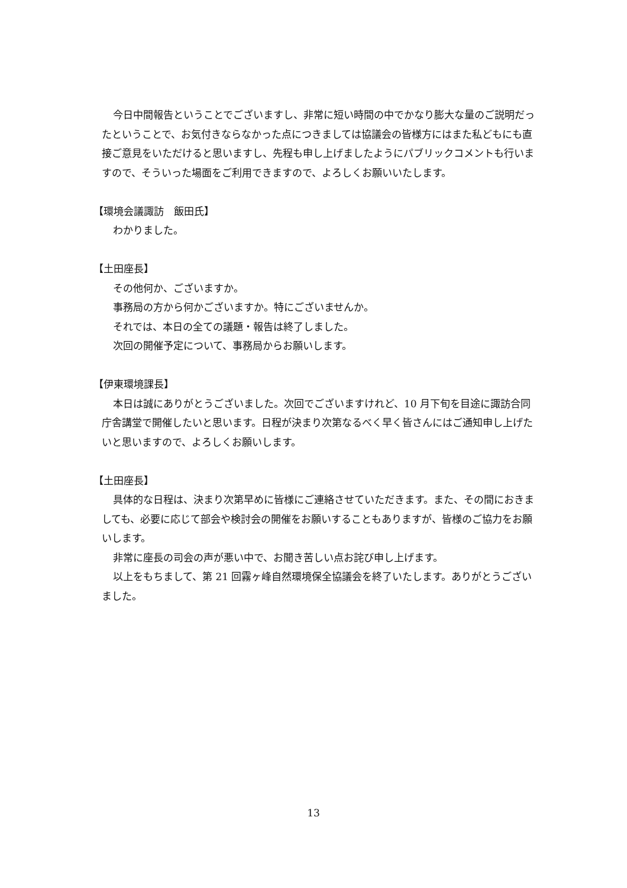今日中間報告ということでございますし、非常に短い時間の中でかなり膨大な量のご説明だったということで、お気付きならなかった点につきましては協議会の皆様方にはまた私どもにも直接ご意見をいただけると思いますし、先程も申し上げましたようにパブリックコメントも行いますので、そういった場面をご利用できますので、よろしくお願いいたします。
【環境会議諏訪　飯田氏】
わかりました。
【土田座長】
その他何か、ございますか。
事務局の方から何かございますか。特にございませんか。
それでは、本日の全ての議題・報告は終了しました。
次回の開催予定について、事務局からお願いします。
【伊東環境課長】
本日は誠にありがとうございました。次回でございますけれど、10 月下旬を目途に諏訪合同庁舎講堂で開催したいと思います。日程が決まり次第なるべく早く皆さんにはご通知申し上げたいと思いますので、よろしくお願いします。
【土田座長】
具体的な日程は、決まり次第早めに皆様にご連絡させていただきます。また、その間におきましても、必要に応じて部会や検討会の開催をお願いすることもありますが、皆様のご協力をお願いします。
非常に座長の司会の声が悪い中で、お聞き苦しい点お詫び申し上げます。
以上をもちまして、第 21 回霧ヶ峰自然環境保全協議会を終了いたします。ありがとうございました。
13